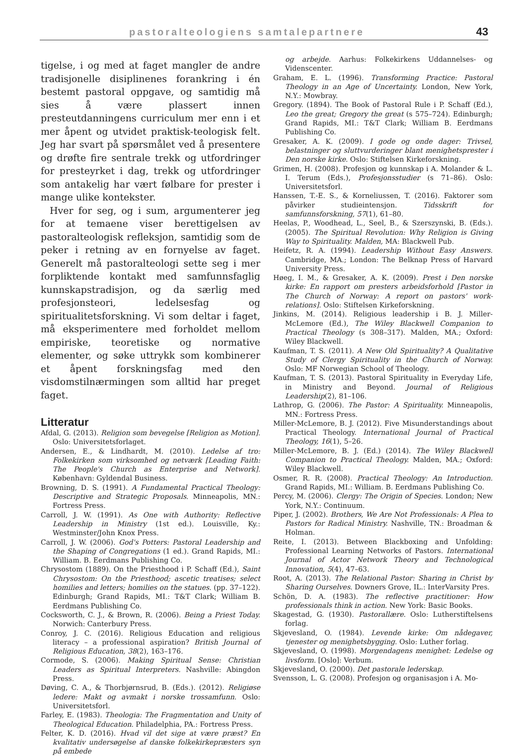pastoralteologiens samtalepartnere 43
tigelse, i og med at faget mangler de andre tradisjonelle disiplinenes forankring i én bestemt pastoral oppgave, og samtidig må sies å være plassert innen presteutdanningens curriculum mer enn i et mer åpent og utvidet praktisk-teologisk felt. Jeg har svart på spørsmålet ved å presentere og drøfte fire sentrale trekk og utfordringer for presteyrket i dag, trekk og utfordringer som antakelig har vært følbare for prester i mange ulike kontekster.
Hver for seg, og i sum, argumenterer jeg for at temaene viser berettigelsen av pastoralteologisk refleksjon, samtidig som de peker i retning av en fornyelse av faget. Generelt må pastoralteologi sette seg i mer forpliktende kontakt med samfunnsfaglig kunnskapstradisjon, og da særlig med profesjonsteori, ledelsesfag og spiritualitetsforskning. Vi som deltar i faget, må eksperimentere med forholdet mellom empiriske, teoretiske og normative elementer, og søke uttrykk som kombinerer et åpent forskningsfag med den visdomstilnærmingen som alltid har preget faget.
Litteratur
Afdal, G. (2013). Religion som bevegelse [Religion as Motion]. Oslo: Universitetsforlaget.
Andersen, E., & Lindhardt, M. (2010). Ledelse af tro: Folkekirken som virksomhed og netværk [Leading Faith: The People's Church as Enterprise and Network]. København: Gyldendal Business.
Browning, D. S. (1991). A Fundamental Practical Theology: Descriptive and Strategic Proposals. Minneapolis, MN.: Fortress Press.
Carroll, J. W. (1991). As One with Authority: Reflective Leadership in Ministry (1st ed.). Louisville, Ky.: Westminster/John Knox Press.
Carroll, J. W. (2006). God's Potters: Pastoral Leadership and the Shaping of Congregations (1 ed.). Grand Rapids, MI.: William. B. Eerdmans Publishing Co.
Chrysostom (1889). On the Priesthood i P. Schaff (Ed.), Saint Chrysostom: On the Priesthood; ascetic treatises; select homilies and letters; homilies on the statues. (pp. 37–122). Edinburgh; Grand Rapids, MI.: T&T Clark; William B. Eerdmans Publishing Co.
Cocksworth, C. J., & Brown, R. (2006). Being a Priest Today. Norwich: Canterbury Press.
Conroy, J. C. (2016). Religious Education and religious literacy – a professional aspiration? British Journal of Religious Education, 38(2), 163–176.
Cormode, S. (2006). Making Spiritual Sense: Christian Leaders as Spiritual Interpreters. Nashville: Abingdon Press.
Døving, C. A., & Thorbjørnsrud, B. (Eds.). (2012). Religiøse ledere: Makt og avmakt i norske trossamfunn. Oslo: Universitetsforl.
Farley, E. (1983). Theologia: The Fragmentation and Unity of Theological Education. Philadelphia, PA.: Fortress Press.
Felter, K. D. (2016). Hvad vil det sige at være præst? En kvalitativ undersøgelse af danske folkekirkepræsters syn på embede
og arbejde. Aarhus: Folkekirkens Uddannelses- og Videnscenter.
Graham, E. L. (1996). Transforming Practice: Pastoral Theology in an Age of Uncertainty. London, New York, N.Y.: Mowbray.
Gregory. (1894). The Book of Pastoral Rule i P. Schaff (Ed.), Leo the great; Gregory the great (s 575–724). Edinburgh; Grand Rapids, MI.: T&T Clark; William B. Eerdmans Publishing Co.
Gresaker, A. K. (2009). I gode og onde dager: Trivsel, belastninger og sluttvurderinger blant menighetsprester i Den norske kirke. Oslo: Stiftelsen Kirkeforskning.
Grimen, H. (2008). Profesjon og kunnskap i A. Molander & L. I. Terum (Eds.), Profesjonsstudier (s 71–86). Oslo: Universitetsforl.
Hanssen, T.-E. S., & Korneliussen, T. (2016). Faktorer som påvirker studieintensjon. Tidsskrift for samfunnsforskning, 57(1), 61–80.
Heelas, P., Woodhead, L., Seel, B., & Szerszynski, B. (Eds.). (2005). The Spiritual Revolution: Why Religion is Giving Way to Spirituality. Malden, MA: Blackwell Pub.
Heifetz, R. A. (1994). Leadership Without Easy Answers. Cambridge, MA.; London: The Belknap Press of Harvard University Press.
Høeg, I. M., & Gresaker, A. K. (2009). Prest i Den norske kirke: En rapport om presters arbeidsforhold [Pastor in The Church of Norway: A report on pastors' work-relations]. Oslo: Stiftelsen Kirkeforskning.
Jinkins, M. (2014). Religious leadership i B. J. Miller-McLemore (Ed.), The Wiley Blackwell Companion to Practical Theology (s 308–317). Malden, MA.; Oxford: Wiley Blackwell.
Kaufman, T. S. (2011). A New Old Spirituality? A Qualitative Study of Clergy Spirituality in the Church of Norway. Oslo: MF Norwegian School of Theology.
Kaufman, T. S. (2013). Pastoral Spirituality in Everyday Life, in Ministry and Beyond. Journal of Religious Leadership(2), 81–106.
Lathrop, G. (2006). The Pastor: A Spirituality. Minneapolis, MN.: Fortress Press.
Miller-McLemore, B. J. (2012). Five Misunderstandings about Practical Theology. International Journal of Practical Theology, 16(1), 5–26.
Miller-McLemore, B. J. (Ed.) (2014). The Wiley Blackwell Companion to Practical Theology. Malden, MA.; Oxford: Wiley Blackwell.
Osmer, R. R. (2008). Practical Theology: An Introduction. Grand Rapids, MI.: William. B. Eerdmans Publishing Co.
Percy, M. (2006). Clergy: The Origin of Species. London; New York, N.Y.: Continuum.
Piper, J. (2002). Brothers, We Are Not Professionals: A Plea to Pastors for Radical Ministry. Nashville, TN.: Broadman & Holman.
Reite, I. (2013). Between Blackboxing and Unfolding: Professional Learning Networks of Pastors. International Journal of Actor Network Theory and Technological Innovation, 5(4), 47–63.
Root, A. (2013). The Relational Pastor: Sharing in Christ by Sharing Ourselves. Downers Grove, IL.: InterVarsity Pres.
Schön, D. A. (1983). The reflective practitioner: How professionals think in action. New York: Basic Books.
Skagestad, G. (1930). Pastorallære. Oslo: Lutherstiftelsens forlag.
Skjevesland, O. (1984). Levende kirke: Om nådegaver, tjenester og menighetsbygging. Oslo: Luther forlag.
Skjevesland, O. (1998). Morgendagens menighet: Ledelse og livsform. [Oslo]: Verbum.
Skjevesland, O. (2000). Det pastorale lederskap.
Svensson, L. G. (2008). Profesjon og organisasjon i A. Mo-